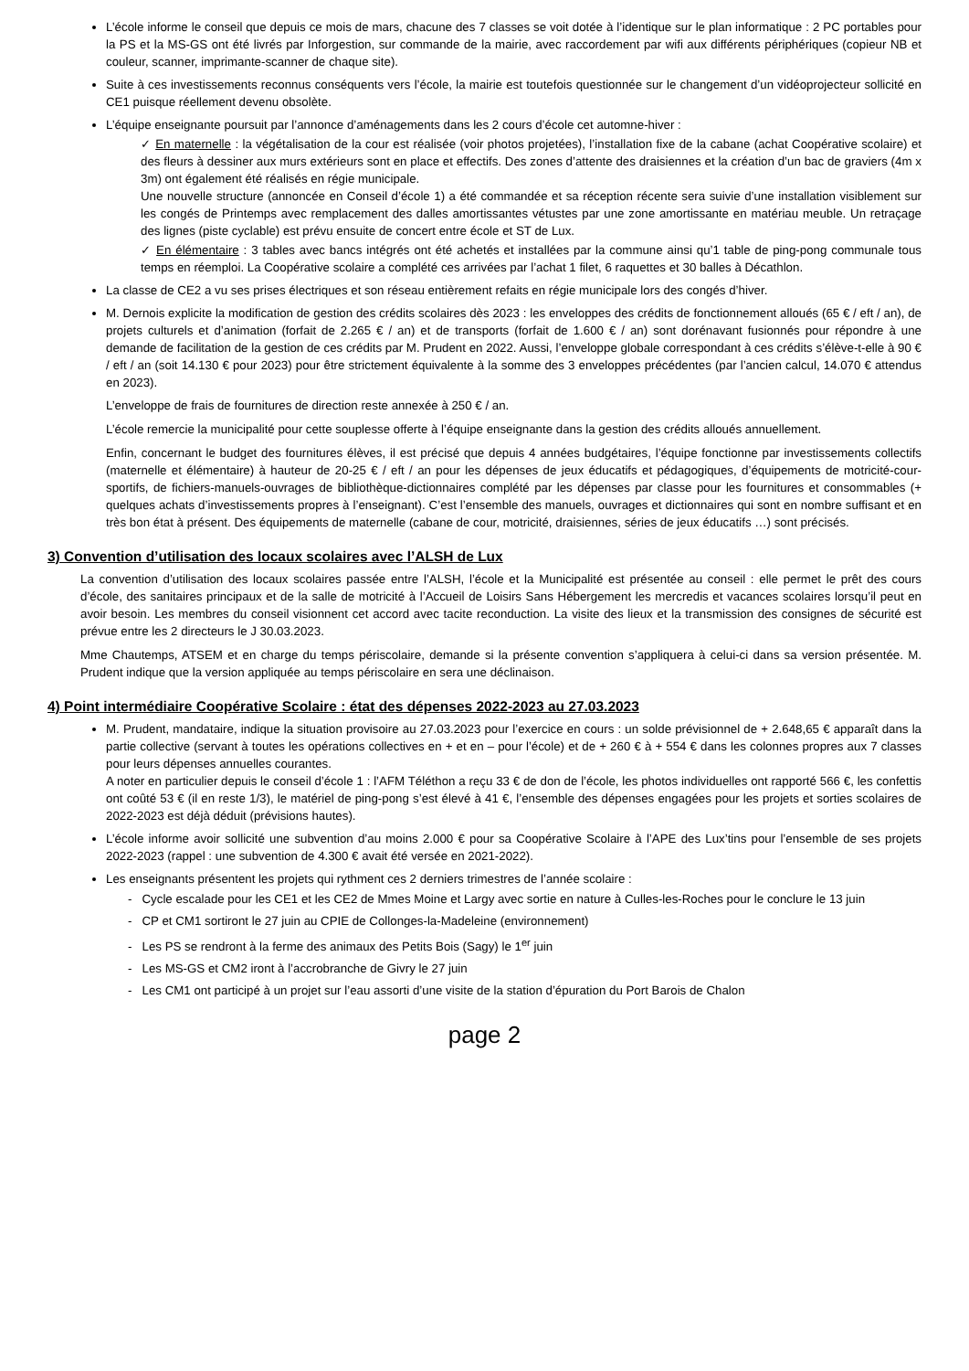L’école informe le conseil que depuis ce mois de mars, chacune des 7 classes se voit dotée à l’identique sur le plan informatique : 2 PC portables pour la PS et la MS-GS ont été livrés par Inforgestion, sur commande de la mairie, avec raccordement par wifi aux différents périphériques (copieur NB et couleur, scanner, imprimante-scanner de chaque site).
Suite à ces investissements reconnus conséquents vers l’école, la mairie est toutefois questionnée sur le changement d’un vidéoprojecteur sollicité en CE1 puisque réellement devenu obsolète.
L’équipe enseignante poursuit par l’annonce d’aménagements dans les 2 cours d’école cet automne-hiver :
✓ En maternelle : la végétalisation de la cour est réalisée (voir photos projetées), l’installation fixe de la cabane (achat Coopérative scolaire) et des fleurs à dessiner aux murs extérieurs sont en place et effectifs. Des zones d’attente des draisiennes et la création d’un bac de graviers (4m x 3m) ont également été réalisés en régie municipale.
Une nouvelle structure (annoncée en Conseil d’école 1) a été commandée et sa réception récente sera suivie d’une installation visiblement sur les congés de Printemps avec remplacement des dalles amortissantes vétustes par une zone amortissante en matériau meuble. Un retraçage des lignes (piste cyclable) est prévu ensuite de concert entre école et ST de Lux.
✓ En élémentaire : 3 tables avec bancs intégrés ont été achetés et installées par la commune ainsi qu’1 table de ping-pong communale tous temps en réemploi. La Coopérative scolaire a complété ces arrivées par l’achat 1 filet, 6 raquettes et 30 balles à Décathlon.
La classe de CE2 a vu ses prises électriques et son réseau entièrement refaits en régie municipale lors des congés d’hiver.
M. Dernois explicite la modification de gestion des crédits scolaires dès 2023 : les enveloppes des crédits de fonctionnement alloués (65 € / eft / an), de projets culturels et d’animation (forfait de 2.265 € / an) et de transports (forfait de 1.600 € / an) sont dorénavant fusionnés pour répondre à une demande de facilitation de la gestion de ces crédits par M. Prudent en 2022. Aussi, l’enveloppe globale correspondant à ces crédits s’élève-t-elle à 90 € / eft / an (soit 14.130 € pour 2023) pour être strictement équivalente à la somme des 3 enveloppes précédentes (par l’ancien calcul, 14.070 € attendus en 2023).
L’enveloppe de frais de fournitures de direction reste annexée à 250 € / an.
L’école remercie la municipalité pour cette souplesse offerte à l’équipe enseignante dans la gestion des crédits alloués annuellement.
Enfin, concernant le budget des fournitures élèves, il est précisé que depuis 4 années budgétaires, l’équipe fonctionne par investissements collectifs (maternelle et élémentaire) à hauteur de 20-25 € / eft / an pour les dépenses de jeux éducatifs et pédagogiques, d’équipements de motricité-cour-sportifs, de fichiers-manuels-ouvrages de bibliothèque-dictionnaires complété par les dépenses par classe pour les fournitures et consommables (+ quelques achats d’investissements propres à l’enseignant). C’est l’ensemble des manuels, ouvrages et dictionnaires qui sont en nombre suffisant et en très bon état à présent. Des équipements de maternelle (cabane de cour, motricité, draisiennes, séries de jeux éducatifs …) sont précisés.
3) Convention d’utilisation des locaux scolaires avec l’ALSH de Lux
La convention d’utilisation des locaux scolaires passée entre l’ALSH, l’école et la Municipalité est présentée au conseil : elle permet le prêt des cours d’école, des sanitaires principaux et de la salle de motricité à l’Accueil de Loisirs Sans Hébergement les mercredis et vacances scolaires lorsqu’il peut en avoir besoin. Les membres du conseil visionnent cet accord avec tacite reconduction. La visite des lieux et la transmission des consignes de sécurité est prévue entre les 2 directeurs le J 30.03.2023.
Mme Chautemps, ATSEM et en charge du temps périscolaire, demande si la présente convention s’appliquera à celui-ci dans sa version présentée. M. Prudent indique que la version appliquée au temps périscolaire en sera une déclinaison.
4) Point intermédiaire Coopérative Scolaire : état des dépenses 2022-2023 au 27.03.2023
M. Prudent, mandataire, indique la situation provisoire au 27.03.2023 pour l’exercice en cours : un solde prévisionnel de + 2.648,65 € apparaît dans la partie collective (servant à toutes les opérations collectives en + et en – pour l’école) et de + 260 € à + 554 € dans les colonnes propres aux 7 classes pour leurs dépenses annuelles courantes.
A noter en particulier depuis le conseil d’école 1 : l’AFM Téléthon a reçu 33 € de don de l’école, les photos individuelles ont rapporté 566 €, les confettis ont coûté 53 € (il en reste 1/3), le matériel de ping-pong s’est élevé à 41 €, l’ensemble des dépenses engagées pour les projets et sorties scolaires de 2022-2023 est déjà déduit (prévisions hautes).
L’école informe avoir sollicité une subvention d’au moins 2.000 € pour sa Coopérative Scolaire à l’APE des Lux’tins pour l’ensemble de ses projets 2022-2023 (rappel : une subvention de 4.300 € avait été versée en 2021-2022).
Les enseignants présentent les projets qui rythment ces 2 derniers trimestres de l’année scolaire :
- Cycle escalade pour les CE1 et les CE2 de Mmes Moine et Largy avec sortie en nature à Culles-les-Roches pour le conclure le 13 juin
- CP et CM1 sortiront le 27 juin au CPIE de Collonges-la-Madeleine (environnement)
- Les PS se rendront à la ferme des animaux des Petits Bois (Sagy) le 1<sup>er</sup> juin
- Les MS-GS et CM2 iront à l’accrobranche de Givry le 27 juin
- Les CM1 ont participé à un projet sur l’eau assorti d’une visite de la station d’épuration du Port Barois de Chalon
page 2